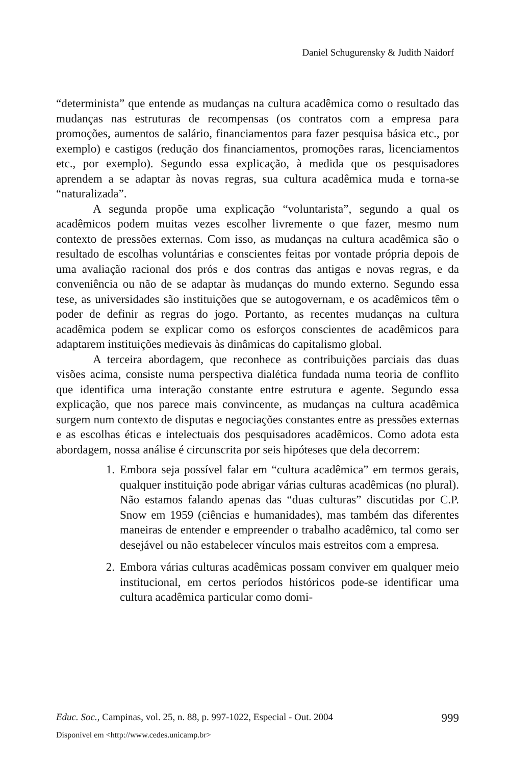Daniel Schugurensky & Judith Naidorf
“determinista” que entende as mudanças na cultura acadêmica como o resultado das mudanças nas estruturas de recompensas (os contratos com a empresa para promoções, aumentos de salário, financiamentos para fazer pesquisa básica etc., por exemplo) e castigos (redução dos financiamentos, promoções raras, licenciamentos etc., por exemplo). Segundo essa explicação, à medida que os pesquisadores aprendem a se adaptar às novas regras, sua cultura acadêmica muda e torna-se “naturalizada”.
A segunda propõe uma explicação “voluntarista”, segundo a qual os acadêmicos podem muitas vezes escolher livremente o que fazer, mesmo num contexto de pressões externas. Com isso, as mudanças na cultura acadêmica são o resultado de escolhas voluntárias e conscientes feitas por vontade própria depois de uma avaliação racional dos prós e dos contras das antigas e novas regras, e da conveniência ou não de se adaptar às mudanças do mundo externo. Segundo essa tese, as universidades são instituições que se autogovernam, e os acadêmicos têm o poder de definir as regras do jogo. Portanto, as recentes mudanças na cultura acadêmica podem se explicar como os esforços conscientes de acadêmicos para adaptarem instituições medievais às dinâmicas do capitalismo global.
A terceira abordagem, que reconhece as contribuições parciais das duas visões acima, consiste numa perspectiva dialética fundada numa teoria de conflito que identifica uma interação constante entre estrutura e agente. Segundo essa explicação, que nos parece mais convincente, as mudanças na cultura acadêmica surgem num contexto de disputas e negociações constantes entre as pressões externas e as escolhas éticas e intelectuais dos pesquisadores acadêmicos. Como adota esta abordagem, nossa análise é circunscrita por seis hipóteses que dela decorrem:
1. Embora seja possível falar em “cultura acadêmica” em termos gerais, qualquer instituição pode abrigar várias culturas acadêmicas (no plural). Não estamos falando apenas das “duas culturas” discutidas por C.P. Snow em 1959 (ciências e humanidades), mas também das diferentes maneiras de entender e empreender o trabalho acadêmico, tal como ser desejável ou não estabelecer vínculos mais estreitos com a empresa.
2. Embora várias culturas acadêmicas possam conviver em qualquer meio institucional, em certos períodos históricos pode-se identificar uma cultura acadêmica particular como domi-
Educ. Soc., Campinas, vol. 25, n. 88, p. 997-1022, Especial - Out. 2004 999
Disponível em <http://www.cedes.unicamp.br>